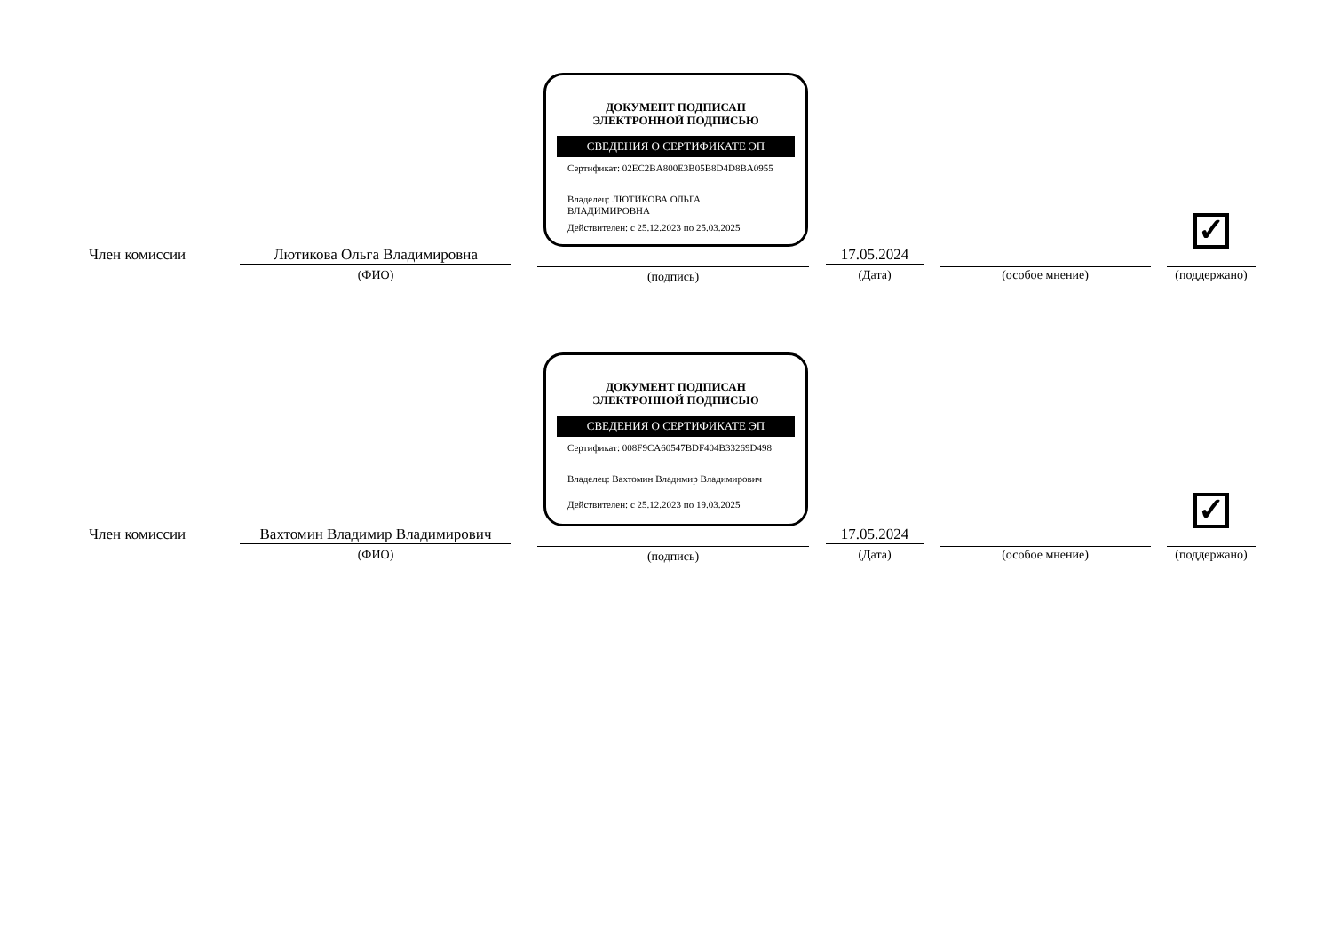ДОКУМЕНТ ПОДПИСАН
ЭЛЕКТРОННОЙ ПОДПИСЬЮ
СВЕДЕНИЯ О СЕРТИФИКАТЕ ЭП
Сертификат: 02EC2BA800E3B05B8D4D8BA0955
Владелец: ЛЮТИКОВА ОЛЬГА
ВЛАДИМИРОВНА
Действителен: с 25.12.2023 по 25.03.2025
✓
Член комиссии
Лютикова Ольга Владимировна
(ФИО) (подпись)
17.05.2024
(Дата) (особое мнение) (поддержано)
ДОКУМЕНТ ПОДПИСАН
ЭЛЕКТРОННОЙ ПОДПИСЬЮ
СВЕДЕНИЯ О СЕРТИФИКАТЕ ЭП
Сертификат: 008F9CA60547BDF404B33269D498
Владелец: Вахтомин Владимир Владимирович
Действителен: с 25.12.2023 по 19.03.2025
✓
Член комиссии
Вахтомин Владимир Владимирович
(ФИО) (подпись)
17.05.2024
(Дата) (особое мнение) (поддержано)